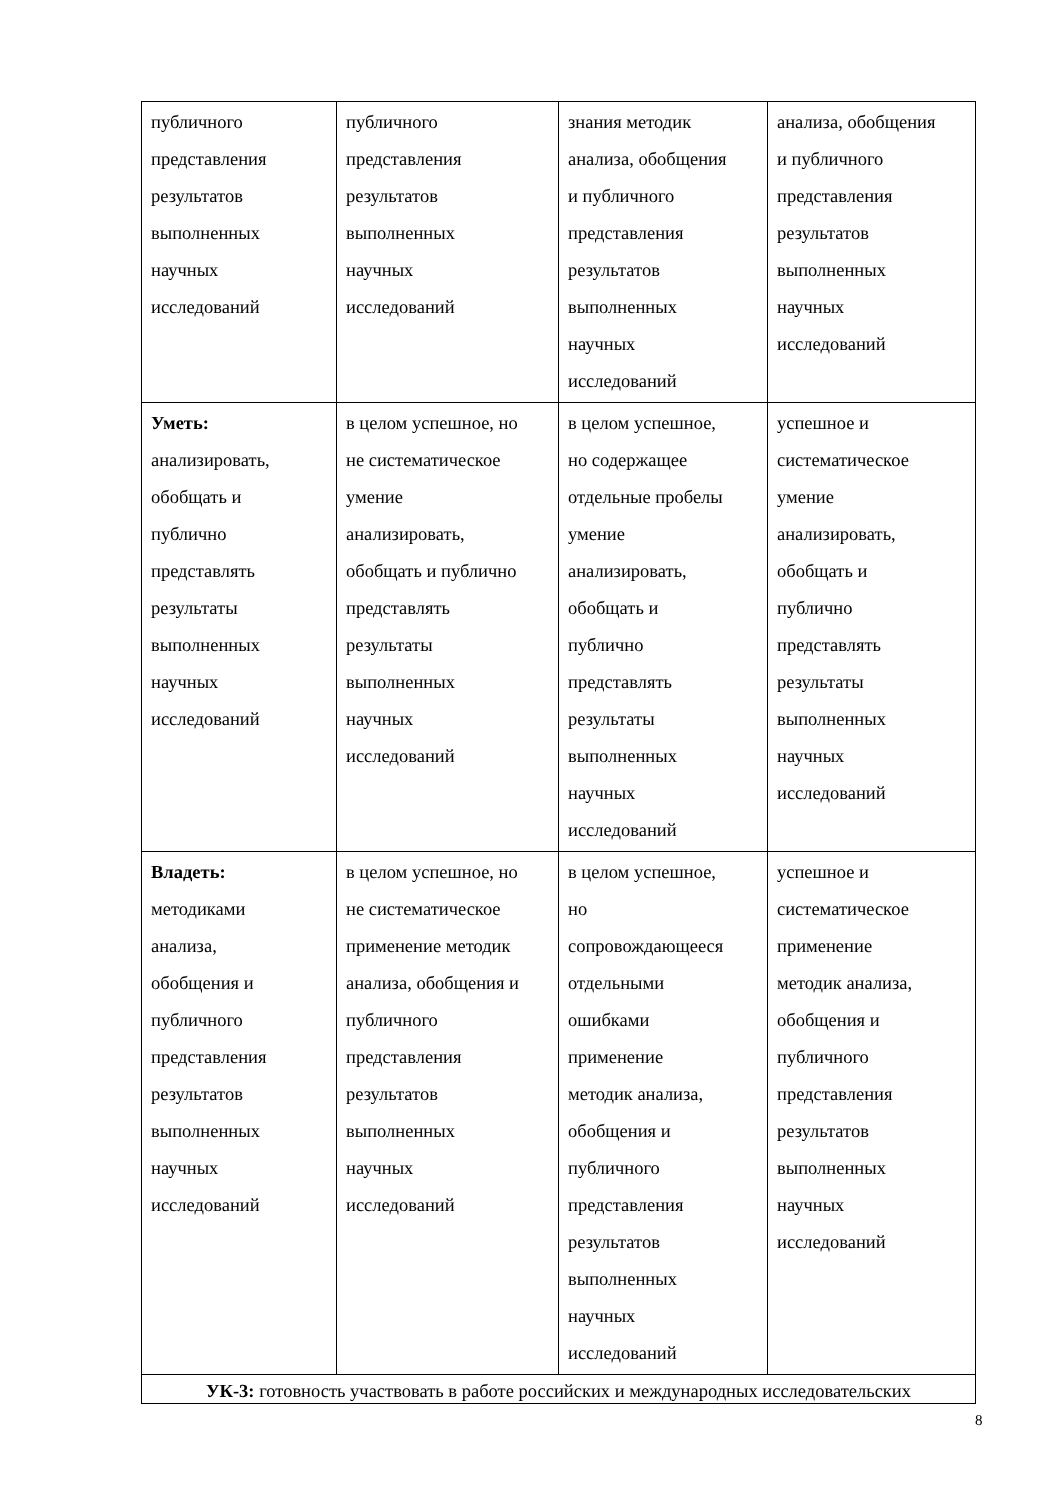| публичного представления результатов выполненных научных исследований | публичного представления результатов выполненных научных исследований | знания методик анализа, обобщения и публичного представления результатов выполненных научных исследований | анализа, обобщения и публичного представления результатов выполненных научных исследований |
| Уметь: анализировать, обобщать и публично представлять результаты выполненных научных исследований | в целом успешное, но не систематическое умение анализировать, обобщать и публично представлять результаты выполненных научных исследований | в целом успешное, но содержащее отдельные пробелы умение анализировать, обобщать и публично представлять результаты выполненных научных исследований | успешное и систематическое умение анализировать, обобщать и публично представлять результаты выполненных научных исследований |
| Владеть: методиками анализа, обобщения и публичного представления результатов выполненных научных исследований | в целом успешное, но не систематическое применение методик анализа, обобщения и публичного представления результатов выполненных научных исследований | в целом успешное, но сопровождающееся отдельными ошибками применение методик анализа, обобщения и публичного представления результатов выполненных научных исследований | успешное и систематическое применение методик анализа, обобщения и публичного представления результатов выполненных научных исследований |
| УК-3: готовность участвовать в работе российских и международных исследовательских | | | |
8